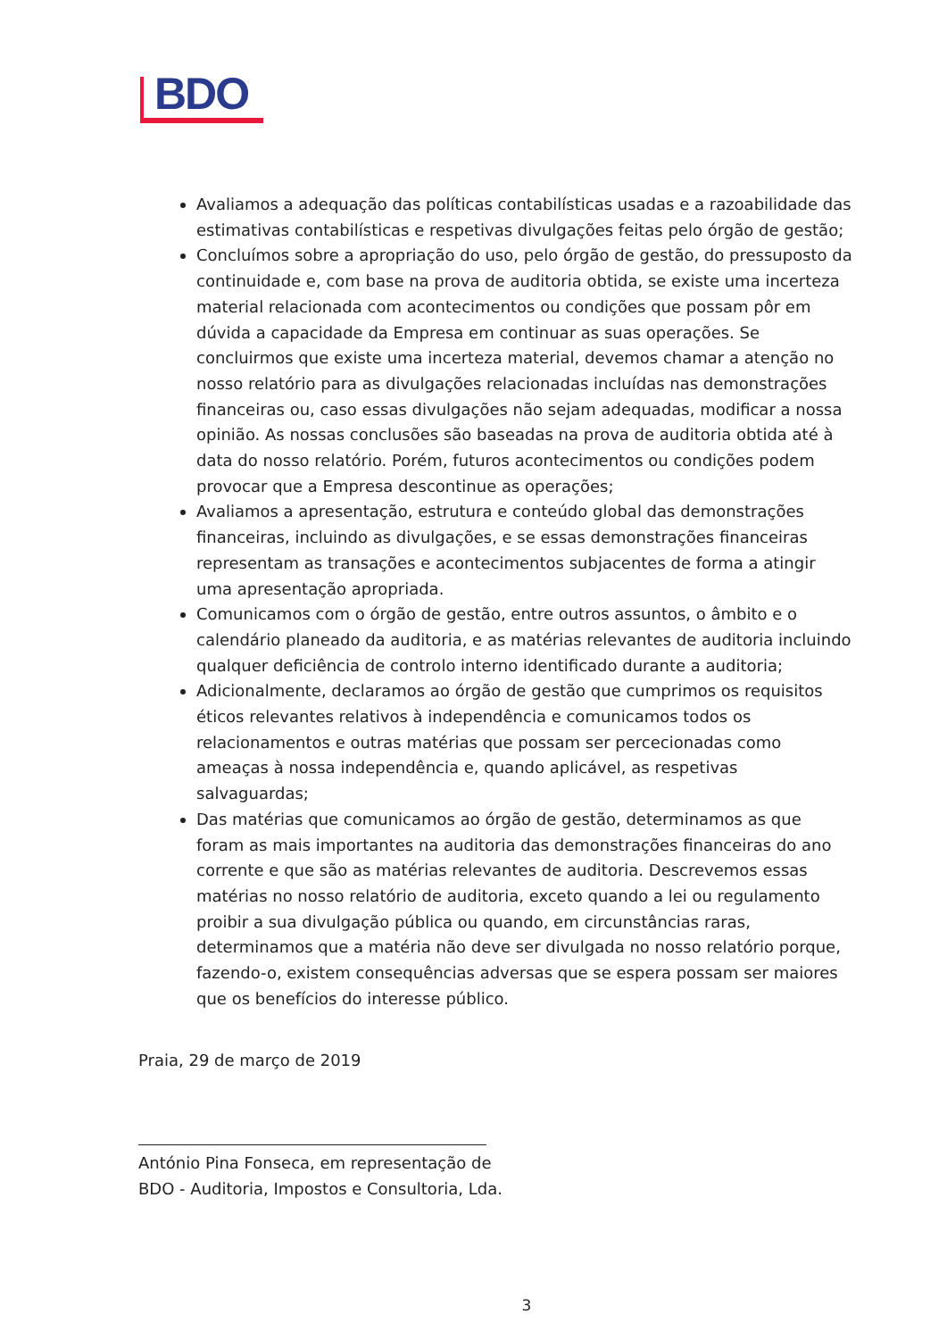BDO
Avaliamos a adequação das políticas contabilísticas usadas e a razoabilidade das estimativas contabilísticas e respetivas divulgações feitas pelo órgão de gestão;
Concluímos sobre a apropriação do uso, pelo órgão de gestão, do pressuposto da continuidade e, com base na prova de auditoria obtida, se existe uma incerteza material relacionada com acontecimentos ou condições que possam pôr em dúvida a capacidade da Empresa em continuar as suas operações. Se concluirmos que existe uma incerteza material, devemos chamar a atenção no nosso relatório para as divulgações relacionadas incluídas nas demonstrações financeiras ou, caso essas divulgações não sejam adequadas, modificar a nossa opinião. As nossas conclusões são baseadas na prova de auditoria obtida até à data do nosso relatório. Porém, futuros acontecimentos ou condições podem provocar que a Empresa descontinue as operações;
Avaliamos a apresentação, estrutura e conteúdo global das demonstrações financeiras, incluindo as divulgações, e se essas demonstrações financeiras representam as transações e acontecimentos subjacentes de forma a atingir uma apresentação apropriada.
Comunicamos com o órgão de gestão, entre outros assuntos, o âmbito e o calendário planeado da auditoria, e as matérias relevantes de auditoria incluindo qualquer deficiência de controlo interno identificado durante a auditoria;
Adicionalmente, declaramos ao órgão de gestão que cumprimos os requisitos éticos relevantes relativos à independência e comunicamos todos os relacionamentos e outras matérias que possam ser percecionadas como ameaças à nossa independência e, quando aplicável, as respetivas salvaguardas;
Das matérias que comunicamos ao órgão de gestão, determinamos as que foram as mais importantes na auditoria das demonstrações financeiras do ano corrente e que são as matérias relevantes de auditoria. Descrevemos essas matérias no nosso relatório de auditoria, exceto quando a lei ou regulamento proibir a sua divulgação pública ou quando, em circunstâncias raras, determinamos que a matéria não deve ser divulgada no nosso relatório porque, fazendo-o, existem consequências adversas que se espera possam ser maiores que os benefícios do interesse público.
Praia, 29 de março de 2019
António Pina Fonseca, em representação de
BDO - Auditoria, Impostos e Consultoria, Lda.
3